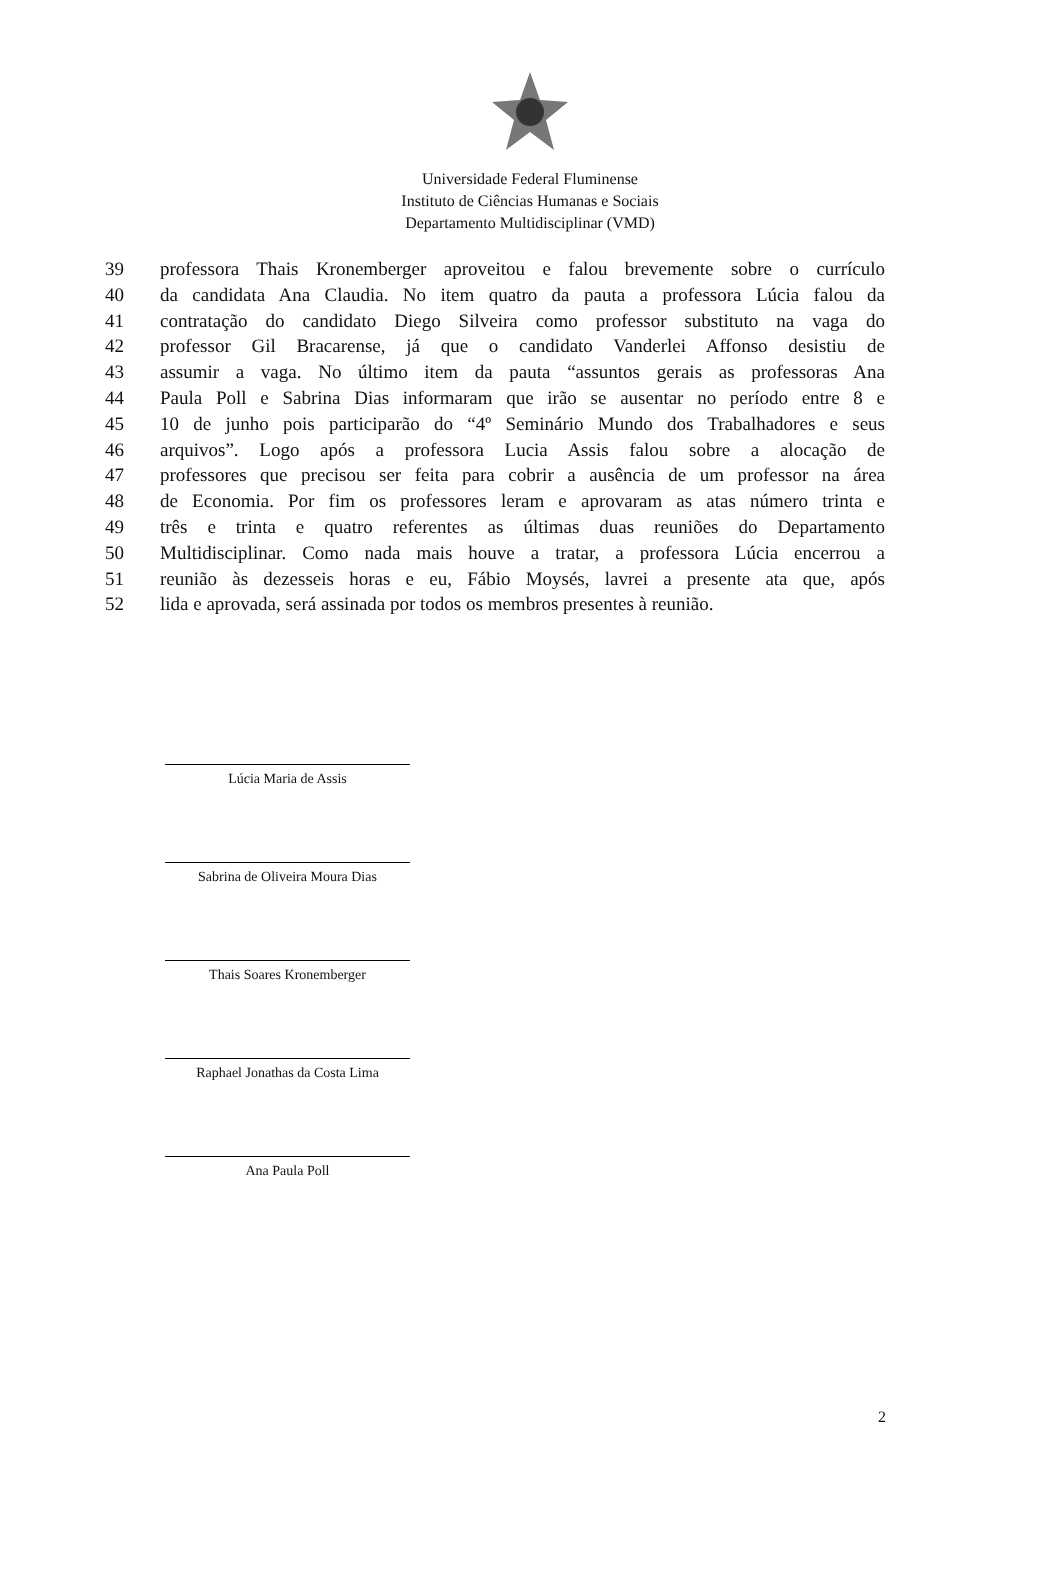Universidade Federal Fluminense
Instituto de Ciências Humanas e Sociais
Departamento Multidisciplinar (VMD)
39 professora Thais Kronemberger aproveitou e falou brevemente sobre o currículo
40 da candidata Ana Claudia. No item quatro da pauta a professora Lúcia falou da
41 contratação do candidato Diego Silveira como professor substituto na vaga do
42 professor Gil Bracarense, já que o candidato Vanderlei Affonso desistiu de
43 assumir a vaga. No último item da pauta “assuntos gerais as professoras Ana
44 Paula Poll e Sabrina Dias informaram que irão se ausentar no período entre 8 e
45 10 de junho pois participarão do “4º Seminário Mundo dos Trabalhadores e seus
46 arquivos”. Logo após a professora Lucia Assis falou sobre a alocação de
47 professores que precisou ser feita para cobrir a ausência de um professor na área
48 de Economia. Por fim os professores leram e aprovaram as atas número trinta e
49 três e trinta e quatro referentes as últimas duas reuniões do Departamento
50 Multidisciplinar. Como nada mais houve a tratar, a professora Lúcia encerrou a
51 reunião às dezesseis horas e eu, Fábio Moysés, lavrei a presente ata que, após
52 lida e aprovada, será assinada por todos os membros presentes à reunião.
Lúcia Maria de Assis
Sabrina de Oliveira Moura Dias
Thais Soares Kronemberger
Raphael Jonathas da Costa Lima
Ana Paula Poll
2